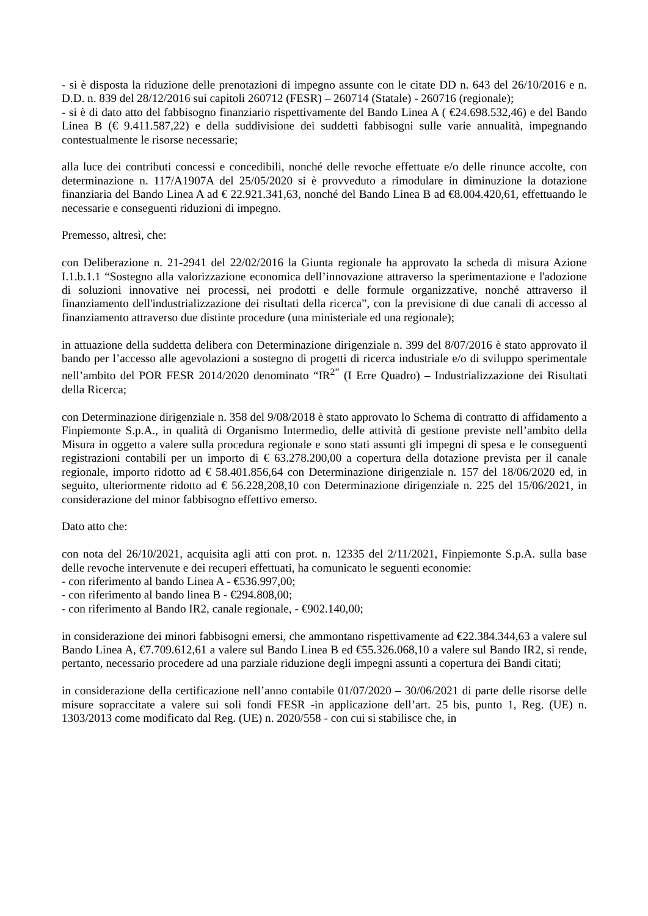- si è disposta la riduzione delle prenotazioni di impegno assunte con le citate DD n. 643 del 26/10/2016 e n. D.D. n. 839 del 28/12/2016 sui capitoli 260712 (FESR) – 260714 (Statale) - 260716 (regionale);
- si è di dato atto del fabbisogno finanziario rispettivamente del Bando Linea A ( €24.698.532,46) e del Bando Linea B (€ 9.411.587,22) e della suddivisione dei suddetti fabbisogni sulle varie annualità, impegnando contestualmente le risorse necessarie;
alla luce dei contributi concessi e concedibili, nonché delle revoche effettuate e/o delle rinunce accolte, con determinazione n. 117/A1907A del 25/05/2020 si è provveduto a rimodulare in diminuzione la dotazione finanziaria del Bando Linea A ad € 22.921.341,63, nonché del Bando Linea B ad €8.004.420,61, effettuando le necessarie e conseguenti riduzioni di impegno.
Premesso, altresì, che:
con Deliberazione n. 21-2941 del 22/02/2016 la Giunta regionale ha approvato la scheda di misura Azione I.1.b.1.1 “Sostegno alla valorizzazione economica dell’innovazione attraverso la sperimentazione e l'adozione di soluzioni innovative nei processi, nei prodotti e delle formule organizzative, nonché attraverso il finanziamento dell'industrializzazione dei risultati della ricerca”, con la previsione di due canali di accesso al finanziamento attraverso due distinte procedure (una ministeriale ed una regionale);
in attuazione della suddetta delibera con Determinazione dirigenziale n. 399 del 8/07/2016 è stato approvato il bando per l’accesso alle agevolazioni a sostegno di progetti di ricerca industriale e/o di sviluppo sperimentale nell’ambito del POR FESR 2014/2020 denominato “IR<sup>2”</sup> (I Erre Quadro) – Industrializzazione dei Risultati della Ricerca;
con Determinazione dirigenziale n. 358 del 9/08/2018 è stato approvato lo Schema di contratto di affidamento a Finpiemonte S.p.A., in qualità di Organismo Intermedio, delle attività di gestione previste nell’ambito della Misura in oggetto a valere sulla procedura regionale e sono stati assunti gli impegni di spesa e le conseguenti registrazioni contabili per un importo di € 63.278.200,00 a copertura della dotazione prevista per il canale regionale, importo ridotto ad € 58.401.856,64 con Determinazione dirigenziale n. 157 del 18/06/2020 ed, in seguito, ulteriormente ridotto ad € 56.228,208,10 con Determinazione dirigenziale n. 225 del 15/06/2021, in considerazione del minor fabbisogno effettivo emerso.
Dato atto che:
con nota del 26/10/2021, acquisita agli atti con prot. n. 12335 del 2/11/2021, Finpiemonte S.p.A. sulla base delle revoche intervenute e dei recuperi effettuati, ha comunicato le seguenti economie:
- con riferimento al bando Linea A - €536.997,00;
- con riferimento al bando linea B - €294.808,00;
- con riferimento al Bando IR2, canale regionale, - €902.140,00;
in considerazione dei minori fabbisogni emersi, che ammontano rispettivamente ad €22.384.344,63 a valere sul Bando Linea A, €7.709.612,61 a valere sul Bando Linea B ed €55.326.068,10 a valere sul Bando IR2, si rende, pertanto, necessario procedere ad una parziale riduzione degli impegni assunti a copertura dei Bandi citati;
in considerazione della certificazione nell’anno contabile 01/07/2020 – 30/06/2021 di parte delle risorse delle misure sopraccitate a valere sui soli fondi FESR -in applicazione dell’art. 25 bis, punto 1, Reg. (UE) n. 1303/2013 come modificato dal Reg. (UE) n. 2020/558 - con cui si stabilisce che, in